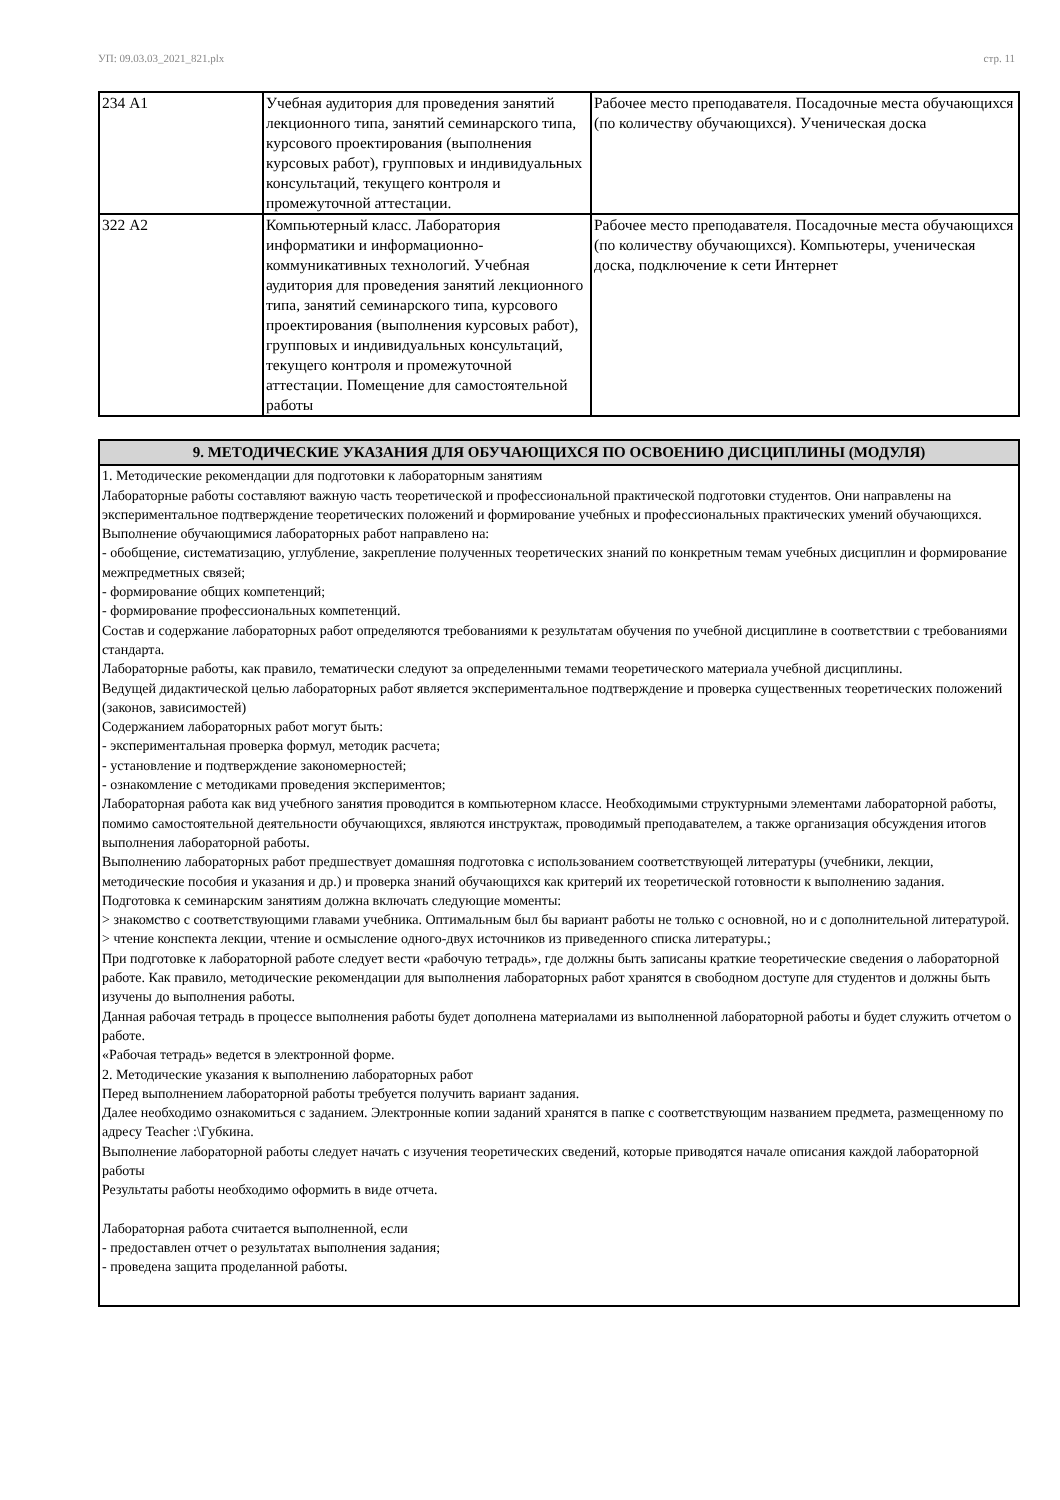УП: 09.03.03_2021_821.plx стр. 11
| 234 А1 | Учебная аудитория для проведения занятий лекционного типа, занятий семинарского типа, курсового проектирования (выполнения курсовых работ), групповых и индивидуальных консультаций, текущего контроля и промежуточной аттестации. | Рабочее место преподавателя. Посадочные места обучающихся (по количеству обучающихся). Ученическая доска |
| 322 А2 | Компьютерный класс. Лаборатория информатики и информационно-коммуникативных технологий. Учебная аудитория для проведения занятий лекционного типа, занятий семинарского типа, курсового проектирования (выполнения курсовых работ), групповых и индивидуальных консультаций, текущего контроля и промежуточной аттестации. Помещение для самостоятельной работы | Рабочее место преподавателя. Посадочные места обучающихся (по количеству обучающихся). Компьютеры, ученическая доска, подключение к сети Интернет |
9. МЕТОДИЧЕСКИЕ УКАЗАНИЯ ДЛЯ ОБУЧАЮЩИХСЯ ПО ОСВОЕНИЮ ДИСЦИПЛИНЫ (МОДУЛЯ)
1. Методические рекомендации для подготовки к лабораторным занятиям
Лабораторные работы составляют важную часть теоретической и профессиональной практической подготовки студентов. Они направлены на экспериментальное подтверждение теоретических положений и формирование учебных и профессиональных практических умений обучающихся.
Выполнение обучающимися лабораторных работ направлено на:
- обобщение, систематизацию, углубление, закрепление полученных теоретических знаний по конкретным темам учебных дисциплин и формирование межпредметных связей;
- формирование общих компетенций;
- формирование профессиональных компетенций.
Состав и содержание лабораторных работ определяются требованиями к результатам обучения по учебной дисциплине в соответствии с требованиями стандарта.
Лабораторные работы, как правило, тематически следуют за определенными темами теоретического материала учебной дисциплины.
Ведущей дидактической целью лабораторных работ является экспериментальное подтверждение и проверка существенных теоретических положений (законов, зависимостей)
Содержанием лабораторных работ могут быть:
- экспериментальная проверка формул, методик расчета;
- установление и подтверждение закономерностей;
- ознакомление с методиками проведения экспериментов;
Лабораторная работа как вид учебного занятия проводится в компьютерном классе. Необходимыми структурными элементами лабораторной работы, помимо самостоятельной деятельности обучающихся, являются инструктаж, проводимый преподавателем, а также организация обсуждения итогов выполнения лабораторной работы.
Выполнению лабораторных работ предшествует домашняя подготовка с использованием соответствующей литературы (учебники, лекции, методические пособия и указания и др.) и проверка знаний обучающихся как критерий их теоретической готовности к выполнению задания.
Подготовка к семинарским занятиям должна включать следующие моменты:
> знакомство с соответствующими главами учебника. Оптимальным был бы вариант работы не только с основной, но и с дополнительной литературой.
> чтение конспекта лекции, чтение и осмысление одного-двух источников из приведенного списка литературы.;
При подготовке к лабораторной работе следует вести «рабочую тетрадь», где должны быть записаны краткие теоретические сведения о лабораторной работе. Как правило, методические рекомендации для выполнения лабораторных работ хранятся в свободном доступе для студентов и должны быть изучены до выполнения работы.
Данная рабочая тетрадь в процессе выполнения работы будет дополнена материалами из выполненной лабораторной работы и будет служить отчетом о работе.
«Рабочая тетрадь» ведется в электронной форме.
2. Методические указания к выполнению лабораторных работ
Перед выполнением лабораторной работы требуется получить вариант задания.
Далее необходимо ознакомиться с заданием. Электронные копии заданий хранятся в папке с соответствующим названием предмета, размещенному по адресу Teacher :\Губкина.
Выполнение лабораторной работы следует начать с изучения теоретических сведений, которые приводятся начале описания каждой лабораторной работы
Результаты работы необходимо оформить в виде отчета.
Лабораторная работа считается выполненной, если
- предоставлен отчет о результатах выполнения задания;
- проведена защита проделанной работы.